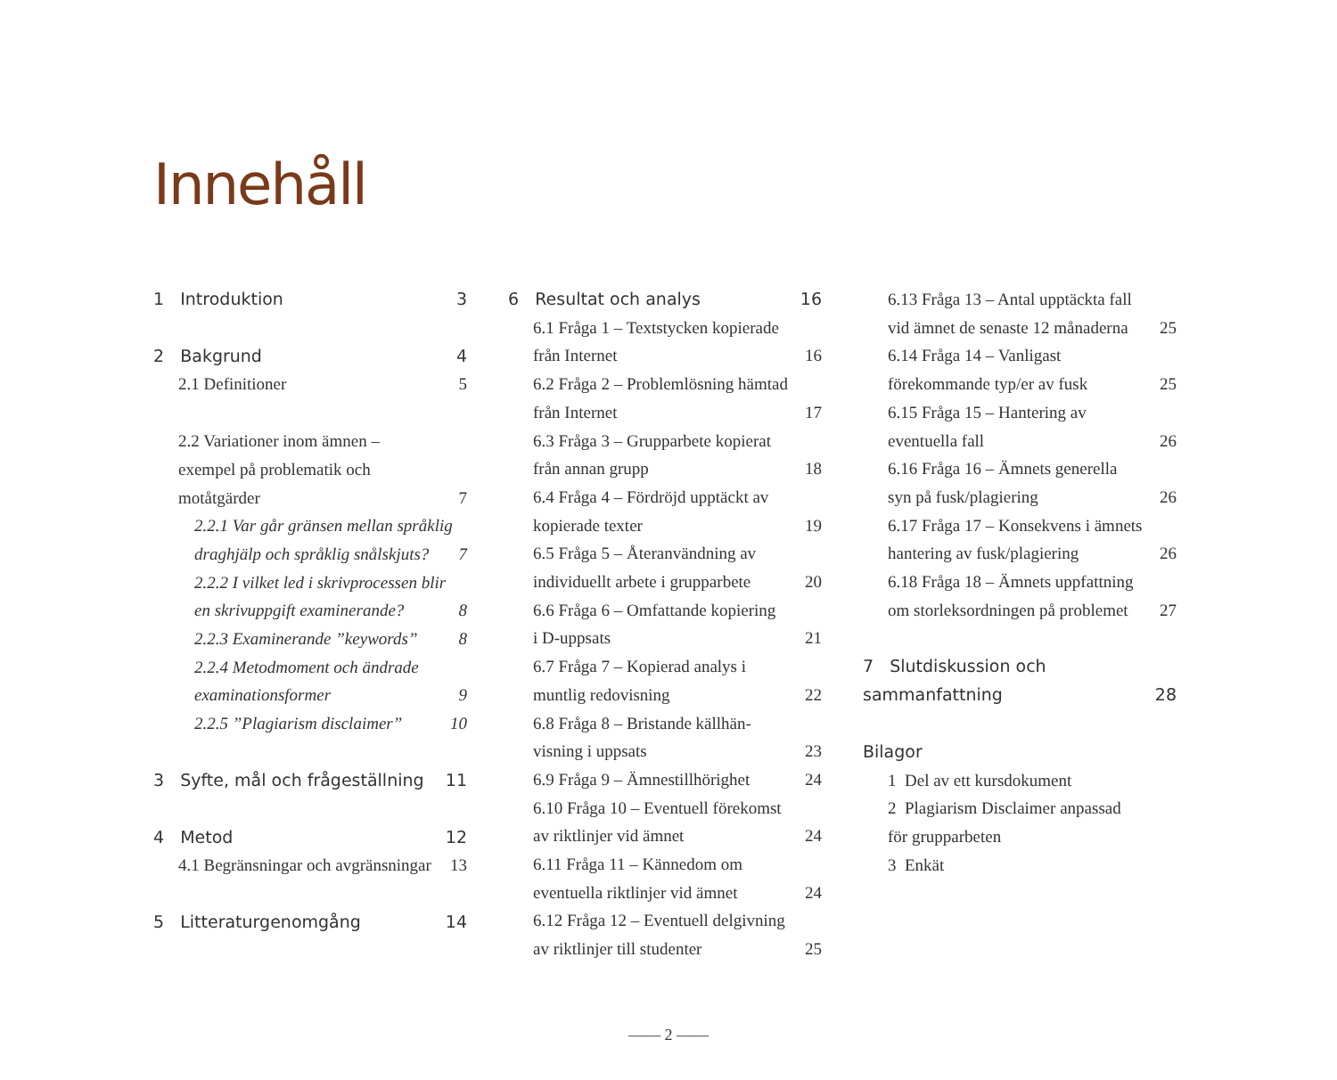Innehåll
1 Introduktion 3
2 Bakgrund 4
2.1 Definitioner 5
2.2 Variationer inom ämnen –
exempel på problematik och
motåtgärder 7
2.2.1 Var går gränsen mellan språklig
draghjälp och språklig snålskjuts? 7
2.2.2 I vilket led i skrivprocessen blir
en skrivuppgift examinerande? 8
2.2.3 Examinerande ”keywords” 8
2.2.4 Metodmoment och ändrade
examinationsformer 9
2.2.5 ”Plagiarism disclaimer” 10
3 Syfte, mål och frågeställning 11
4 Metod 12
4.1 Begränsningar och avgränsningar 13
5 Litteraturgenomgång 14
6 Resultat och analys 16
6.1 Fråga 1 – Textstycken kopierade
från Internet 16
6.2 Fråga 2 – Problemlösning hämtad
från Internet 17
6.3 Fråga 3 – Grupparbete kopierat
från annan grupp 18
6.4 Fråga 4 – Fördröjd upptäckt av
kopierade texter 19
6.5 Fråga 5 – Återanvändning av
individuellt arbete i grupparbete 20
6.6 Fråga 6 – Omfattande kopiering
i D-uppsats 21
6.7 Fråga 7 – Kopierad analys i
muntlig redovisning 22
6.8 Fråga 8 – Bristande källhän-
visning i uppsats 23
6.9 Fråga 9 – Ämnestillhörighet 24
6.10 Fråga 10 – Eventuell förekomst
av riktlinjer vid ämnet 24
6.11 Fråga 11 – Kännedom om
eventuella riktlinjer vid ämnet 24
6.12 Fråga 12 – Eventuell delgivning
av riktlinjer till studenter 25
6.13 Fråga 13 – Antal upptäckta fall
vid ämnet de senaste 12 månaderna 25
6.14 Fråga 14 – Vanligast
förekommande typ/er av fusk 25
6.15 Fråga 15 – Hantering av
eventuella fall 26
6.16 Fråga 16 – Ämnets generella
syn på fusk/plagiering 26
6.17 Fråga 17 – Konsekvens i ämnets
hantering av fusk/plagiering 26
6.18 Fråga 18 – Ämnets uppfattning
om storleksordningen på problemet 27
7 Slutdiskussion och
sammanfattning 28
Bilagor
1 Del av ett kursdokument
2 Plagiarism Disclaimer anpassad
för grupparbeten
3 Enkät
—— 2 ——